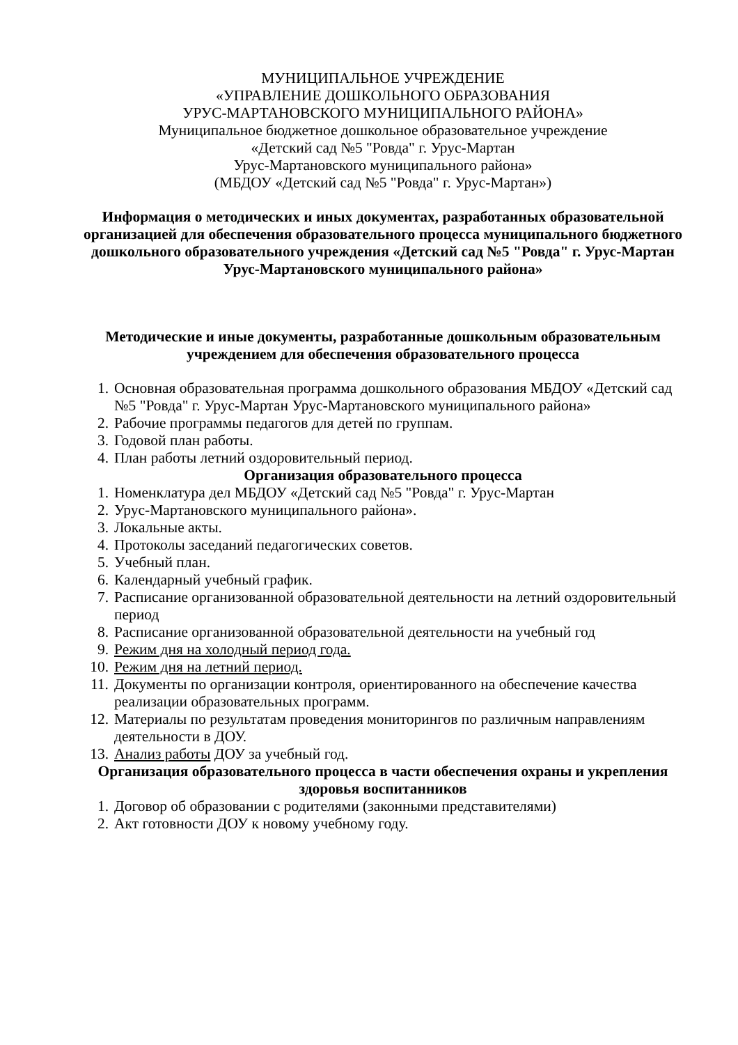МУНИЦИПАЛЬНОЕ УЧРЕЖДЕНИЕ
«УПРАВЛЕНИЕ ДОШКОЛЬНОГО ОБРАЗОВАНИЯ
УРУС-МАРТАНОВСКОГО МУНИЦИПАЛЬНОГО РАЙОНА»
Муниципальное бюджетное дошкольное образовательное учреждение
«Детский сад №5 "Ровда" г. Урус-Мартан
Урус-Мартановского муниципального района»
(МБДОУ «Детский сад №5 "Ровда" г. Урус-Мартан»)
Информация о методических и иных документах, разработанных образовательной организацией для обеспечения образовательного процесса муниципального бюджетного дошкольного образовательного учреждения «Детский сад №5 "Ровда" г. Урус-Мартан
Урус-Мартановского муниципального района»
Методические и иные документы, разработанные дошкольным образовательным учреждением для обеспечения образовательного процесса
1. Основная образовательная программа дошкольного образования МБДОУ «Детский сад №5 "Ровда" г. Урус-Мартан Урус-Мартановского муниципального района»
2. Рабочие программы педагогов для детей по группам.
3. Годовой план работы.
4. План работы летний оздоровительный период.
Организация образовательного процесса
1. Номенклатура дел МБДОУ «Детский сад №5 "Ровда" г. Урус-Мартан
2. Урус-Мартановского муниципального района».
3. Локальные акты.
4. Протоколы заседаний педагогических советов.
5. Учебный план.
6. Календарный учебный график.
7. Расписание организованной образовательной деятельности на летний оздоровительный период
8. Расписание организованной образовательной деятельности на учебный год
9. Режим дня на холодный период года.
10. Режим дня на летний период.
11. Документы по организации контроля, ориентированного на обеспечение качества реализации образовательных программ.
12. Материалы по результатам проведения мониторингов по различным направлениям деятельности в ДОУ.
13. Анализ работы ДОУ за учебный год.
Организация образовательного процесса в части обеспечения охраны и укрепления здоровья воспитанников
1. Договор об образовании с родителями (законными представителями)
2. Акт готовности ДОУ к новому учебному году.